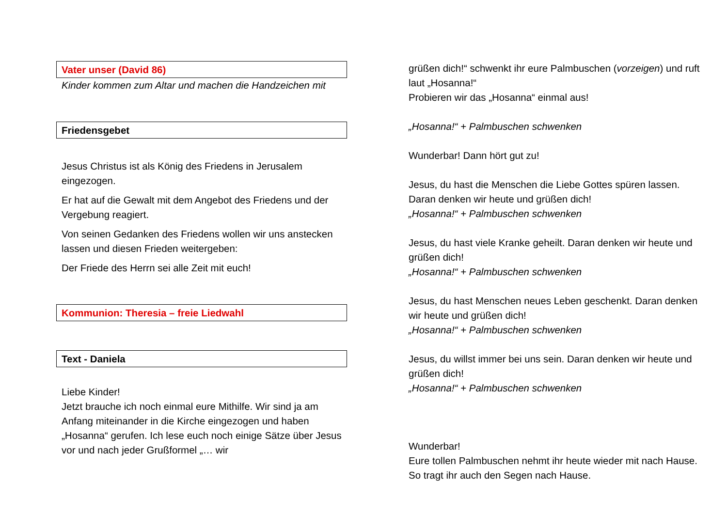Vater unser (David 86)
Kinder kommen zum Altar und machen die Handzeichen mit
Friedensgebet
Jesus Christus ist als König des Friedens in Jerusalem eingezogen.
Er hat auf die Gewalt mit dem Angebot des Friedens und der Vergebung reagiert.
Von seinen Gedanken des Friedens wollen wir uns anstecken lassen und diesen Frieden weitergeben:
Der Friede des Herrn sei alle Zeit mit euch!
Kommunion: Theresia – freie Liedwahl
Text - Daniela
Liebe Kinder!
Jetzt brauche ich noch einmal eure Mithilfe. Wir sind ja am Anfang miteinander in die Kirche eingezogen und haben „Hosanna“ gerufen. Ich lese euch noch einige Sätze über Jesus vor und nach jeder Grußformel „… wir
grüßen dich!“ schwenkt ihr eure Palmbuschen (vorzeigen) und ruft laut „Hosanna!“
Probieren wir das „Hosanna“ einmal aus!
„Hosanna!“ + Palmbuschen schwenken
Wunderbar! Dann hört gut zu!
Jesus, du hast die Menschen die Liebe Gottes spüren lassen. Daran denken wir heute und grüßen dich!
„Hosanna!“ + Palmbuschen schwenken
Jesus, du hast viele Kranke geheilt. Daran denken wir heute und grüßen dich!
„Hosanna!“ + Palmbuschen schwenken
Jesus, du hast Menschen neues Leben geschenkt. Daran denken wir heute und grüßen dich!
„Hosanna!“ + Palmbuschen schwenken
Jesus, du willst immer bei uns sein. Daran denken wir heute und grüßen dich!
„Hosanna!“ + Palmbuschen schwenken
Wunderbar!
Eure tollen Palmbuschen nehmt ihr heute wieder mit nach Hause. So tragt ihr auch den Segen nach Hause.